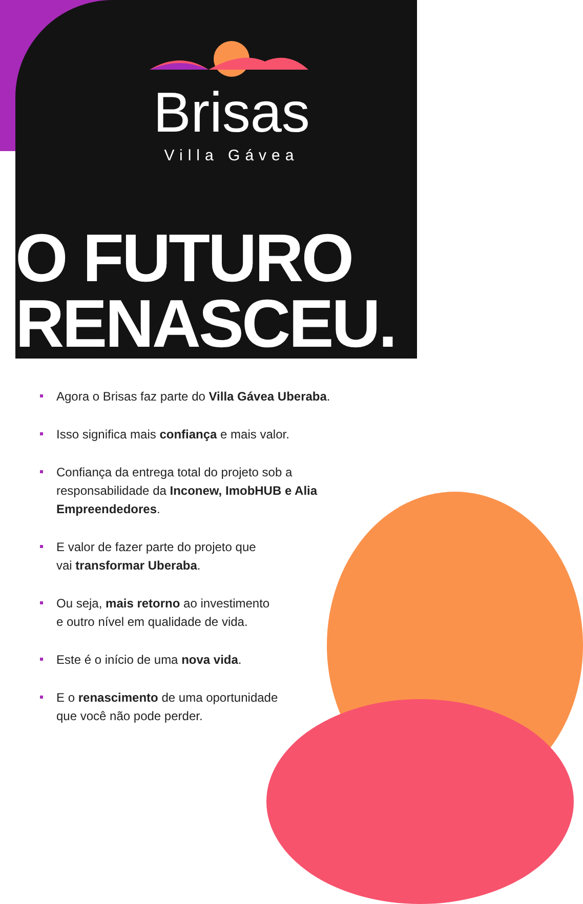Brisas
Villa Gávea
O FUTURO
RENASCEU.
Agora o Brisas faz parte do Villa Gávea Uberaba.
Isso significa mais confiança e mais valor.
Confiança da entrega total do projeto sob a responsabilidade da Inconew, ImobHUB e Alia Empreendedores.
E valor de fazer parte do projeto que
vai transformar Uberaba.
Ou seja, mais retorno ao investimento
e outro nível em qualidade de vida.
Este é o início de uma nova vida.
E o renascimento de uma oportunidade
que você não pode perder.